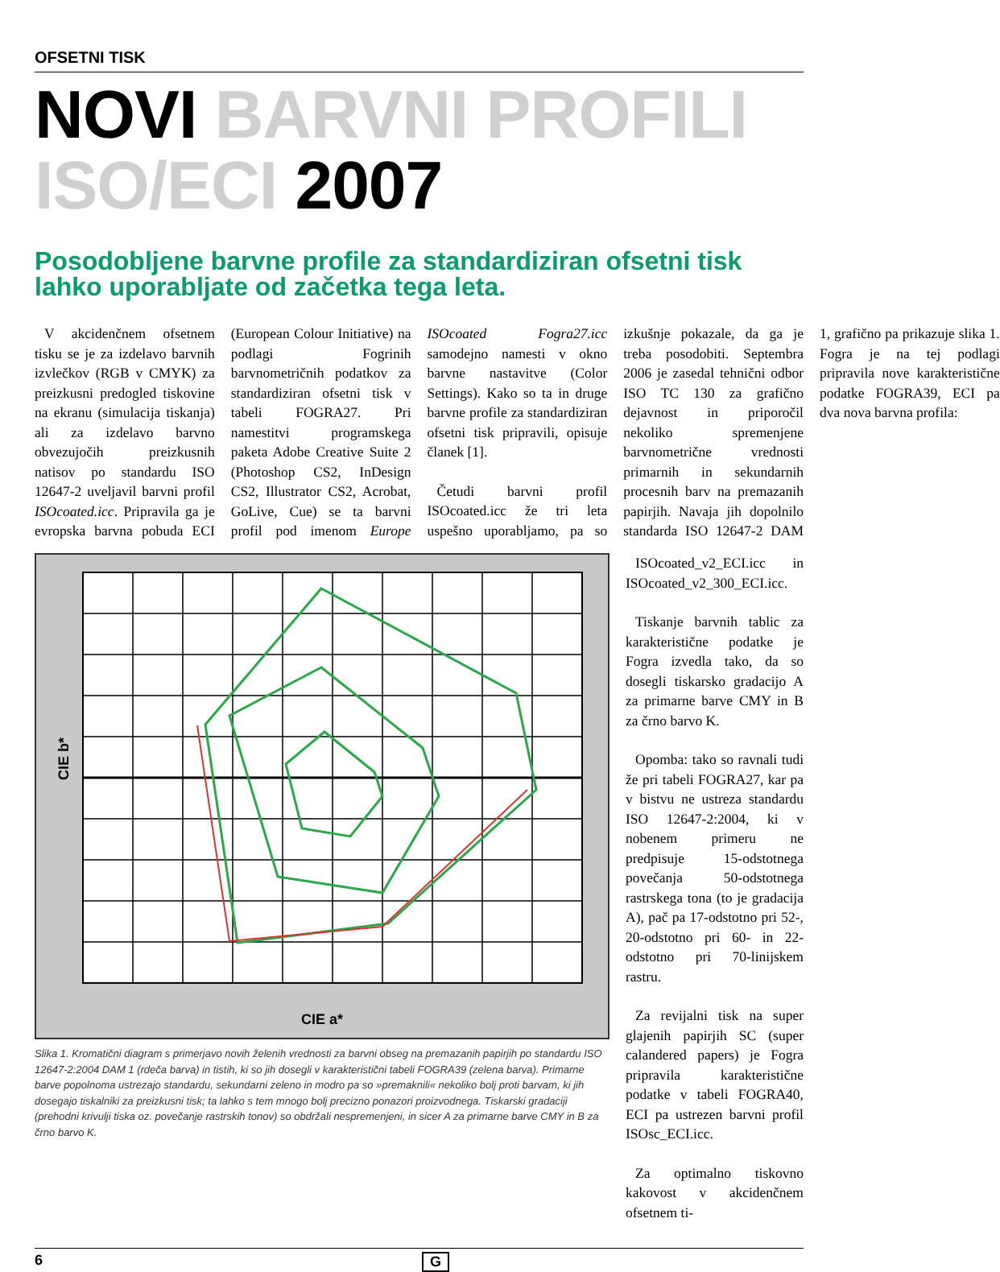OFSETNI TISK
NOVI BARVNI PROFILI
ISO/ECI 2007
Posodobljene barvne profile za standardiziran ofsetni tisk lahko uporabljate od začetka tega leta.
V akcidenčnem ofsetnem tisku se je za izdelavo barvnih izvlečkov (RGB v CMYK) za preizkusni predogled tiskovine na ekranu (simulacija tiskanja) ali za izdelavo barvno obvezujočih preizkusnih natisov po standardu ISO 12647-2 uveljavil barvni profil ISOcoated.icc. Pripravila ga je evropska barvna pobuda ECI (European Colour Initiative) na podlagi Fogrinih barvnometričnih podatkov za standardiziran ofsetni tisk v tabeli FOGRA27. Pri namestitvi programskega paketa Adobe Creative Suite 2 (Photoshop CS2, InDesign CS2, Illustrator CS2, Acrobat, GoLive, Cue) se ta barvni profil pod imenom Europe ISOcoated Fogra27.icc samodejno namesti v okno barvne nastavitve (Color Settings). Kako so ta in druge barvne profile za standardiziran ofsetni tisk pripravili, opisuje članek [1].
Četudi barvni profil ISOcoated.icc že tri leta uspešno uporabljamo, pa so izkušnje pokazale, da ga je treba posodobiti. Septembra 2006 je zasedal tehnični odbor ISO TC 130 za grafično dejavnost in priporočil nekoliko spremenjene barvnometrične vrednosti primarnih in sekundarnih procesnih barv na premazanih papirjih. Navaja jih dopolnilo standarda ISO 12647-2 DAM 1, grafično pa prikazuje slika 1. Fogra je na tej podlagi pripravila nove karakteristične podatke FOGRA39, ECI pa dva nova barvna profila:
CIE a*
CIE b*
Slika 1. Kromatični diagram s primerjavo novih želenih vrednosti za barvni obseg na premazanih papirjih po standardu ISO 12647-2:2004 DAM 1 (rdeča barva) in tistih, ki so jih dosegli v karakteristični tabeli FOGRA39 (zelena barva). Primarne barve popolnoma ustrezajo standardu, sekundarni zeleno in modro pa so »premaknili« nekoliko bolj proti barvam, ki jih dosegajo tiskalniki za preizkusni tisk; ta lahko s tem mnogo bolj precizno ponazori proizvodnega. Tiskarski gradaciji (prehodni krivulji tiska oz. povečanje rastrskih tonov) so obdržali nespremenjeni, in sicer A za primarne barve CMY in B za črno barvo K.
ISOcoated_v2_ECI.icc in ISOcoated_v2_300_ECI.icc.
Tiskanje barvnih tablic za karakteristične podatke je Fogra izvedla tako, da so dosegli tiskarsko gradacijo A za primarne barve CMY in B za črno barvo K.
Opomba: tako so ravnali tudi že pri tabeli FOGRA27, kar pa v bistvu ne ustreza standardu ISO 12647-2:2004, ki v nobenem primeru ne predpisuje 15-odstotnega povečanja 50-odstotnega rastrskega tona (to je gradacija A), pač pa 17-odstotno pri 52-, 20-odstotno pri 60- in 22-odstotno pri 70-linijskem rastru.
Za revijalni tisk na super glajenih papirjih SC (super calandered papers) je Fogra pripravila karakteristične podatke v tabeli FOGRA40, ECI pa ustrezen barvni profil ISOsc_ECI.icc.
Za optimalno tiskovno kakovost v akcidenčnem ofsetnem ti-
6 G